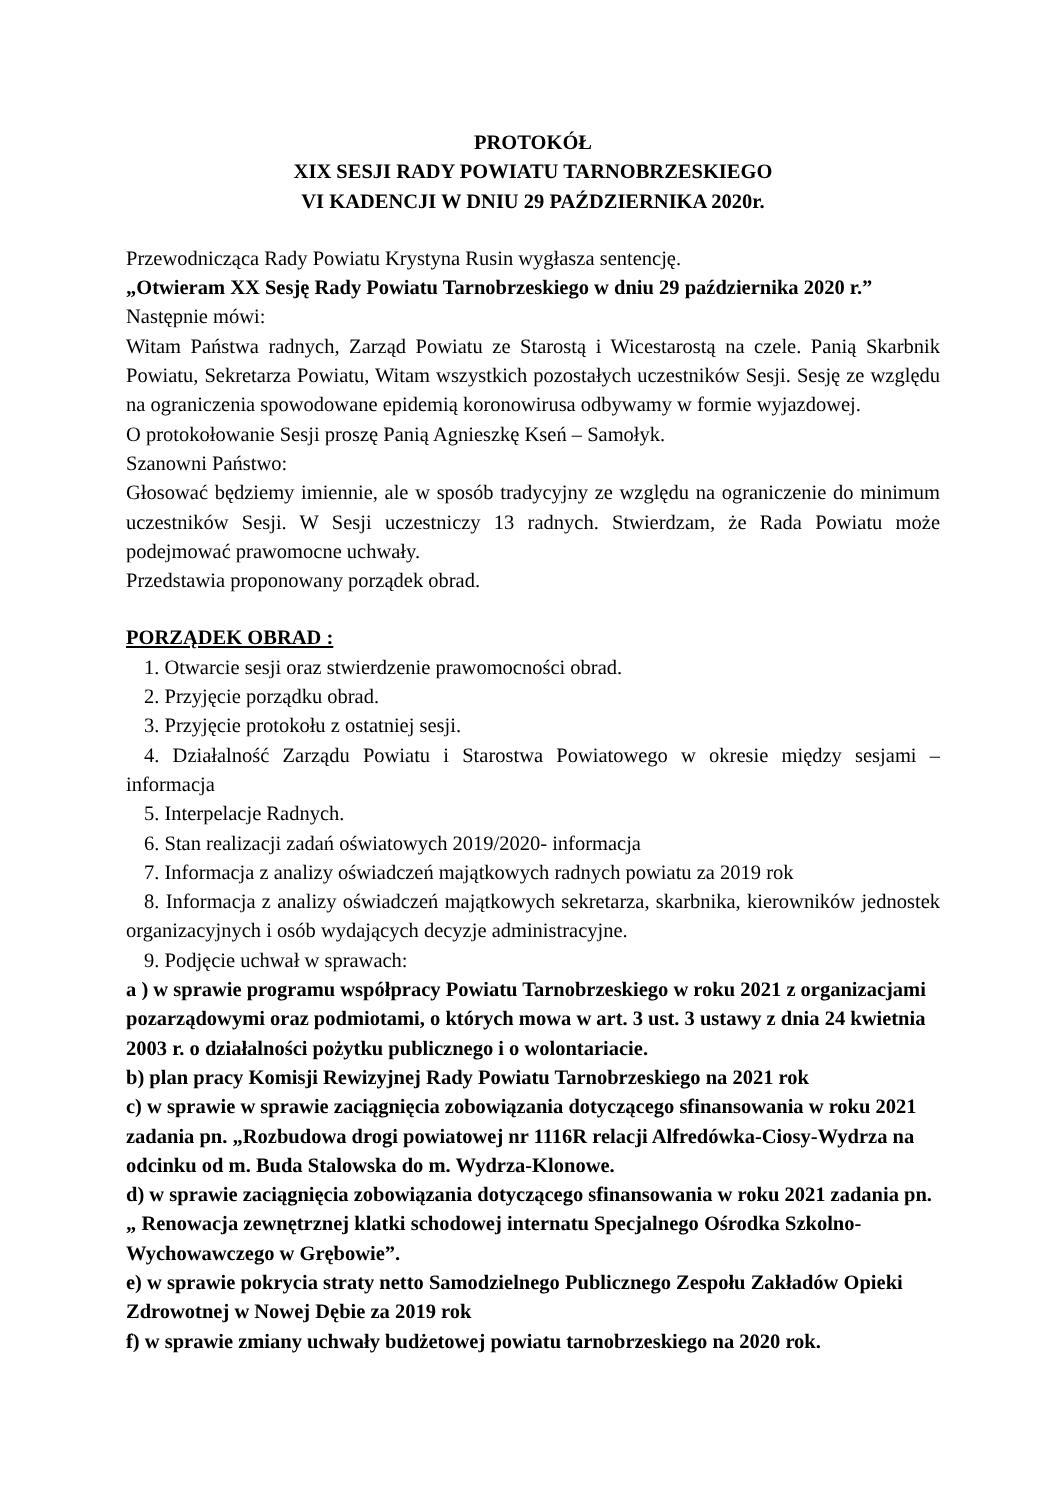PROTOKÓŁ
XIX SESJI RADY POWIATU TARNOBRZESKIEGO
VI KADENCJI W DNIU 29 PAŹDZIERNIKA 2020r.
Przewodnicząca Rady Powiatu Krystyna Rusin wygłasza sentencję.
„Otwieram XX Sesję Rady Powiatu Tarnobrzeskiego w dniu 29 października 2020 r.”
Następnie mówi:
Witam Państwa radnych, Zarząd Powiatu ze Starostą i Wicestarostą na czele. Panią Skarbnik Powiatu, Sekretarza Powiatu, Witam wszystkich pozostałych uczestników Sesji. Sesję ze względu na ograniczenia spowodowane epidemią koronowirusa odbywamy w formie wyjazdowej.
O protokołowanie Sesji proszę Panią Agnieszkę Kseń – Samołyk.
Szanowni Państwo:
Głosować będziemy imiennie, ale w sposób tradycyjny ze względu na ograniczenie do minimum uczestników Sesji. W Sesji uczestniczy 13 radnych. Stwierdzam, że Rada Powiatu może podejmować prawomocne uchwały.
Przedstawia proponowany porządek obrad.
PORZĄDEK OBRAD :
1. Otwarcie sesji oraz stwierdzenie prawomocności obrad.
2. Przyjęcie porządku obrad.
3. Przyjęcie protokołu z ostatniej sesji.
4. Działalność Zarządu Powiatu i Starostwa Powiatowego w okresie między sesjami – informacja
5. Interpelacje Radnych.
6. Stan realizacji zadań oświatowych 2019/2020- informacja
7. Informacja z analizy oświadczeń majątkowych radnych powiatu za 2019 rok
8. Informacja z analizy oświadczeń majątkowych sekretarza, skarbnika, kierowników jednostek organizacyjnych i osób wydających decyzje administracyjne.
9. Podjęcie uchwał w sprawach:
a ) w sprawie programu współpracy Powiatu Tarnobrzeskiego w roku 2021 z organizacjami pozarządowymi oraz podmiotami, o których mowa w art. 3 ust. 3 ustawy z dnia 24 kwietnia 2003 r. o działalności pożytku publicznego i o wolontariacie.
b) plan pracy Komisji Rewizyjnej Rady Powiatu Tarnobrzeskiego na 2021 rok
c) w sprawie w sprawie zaciągnięcia zobowiązania dotyczącego sfinansowania w roku 2021 zadania pn. „Rozbudowa drogi powiatowej nr 1116R relacji Alfredówka-Ciosy-Wydrza na odcinku od m. Buda Stalowska do m. Wydrza-Klonowe.
d) w sprawie zaciągnięcia zobowiązania dotyczącego sfinansowania w roku 2021 zadania pn. „ Renowacja zewnętrznej klatki schodowej internatu Specjalnego Ośrodka Szkolno-Wychowawczego w Grębowie”.
e) w sprawie pokrycia straty netto Samodzielnego Publicznego Zespołu Zakładów Opieki Zdrowotnej w Nowej Dębie za 2019 rok
f) w sprawie zmiany uchwały budżetowej powiatu tarnobrzeskiego na 2020 rok.